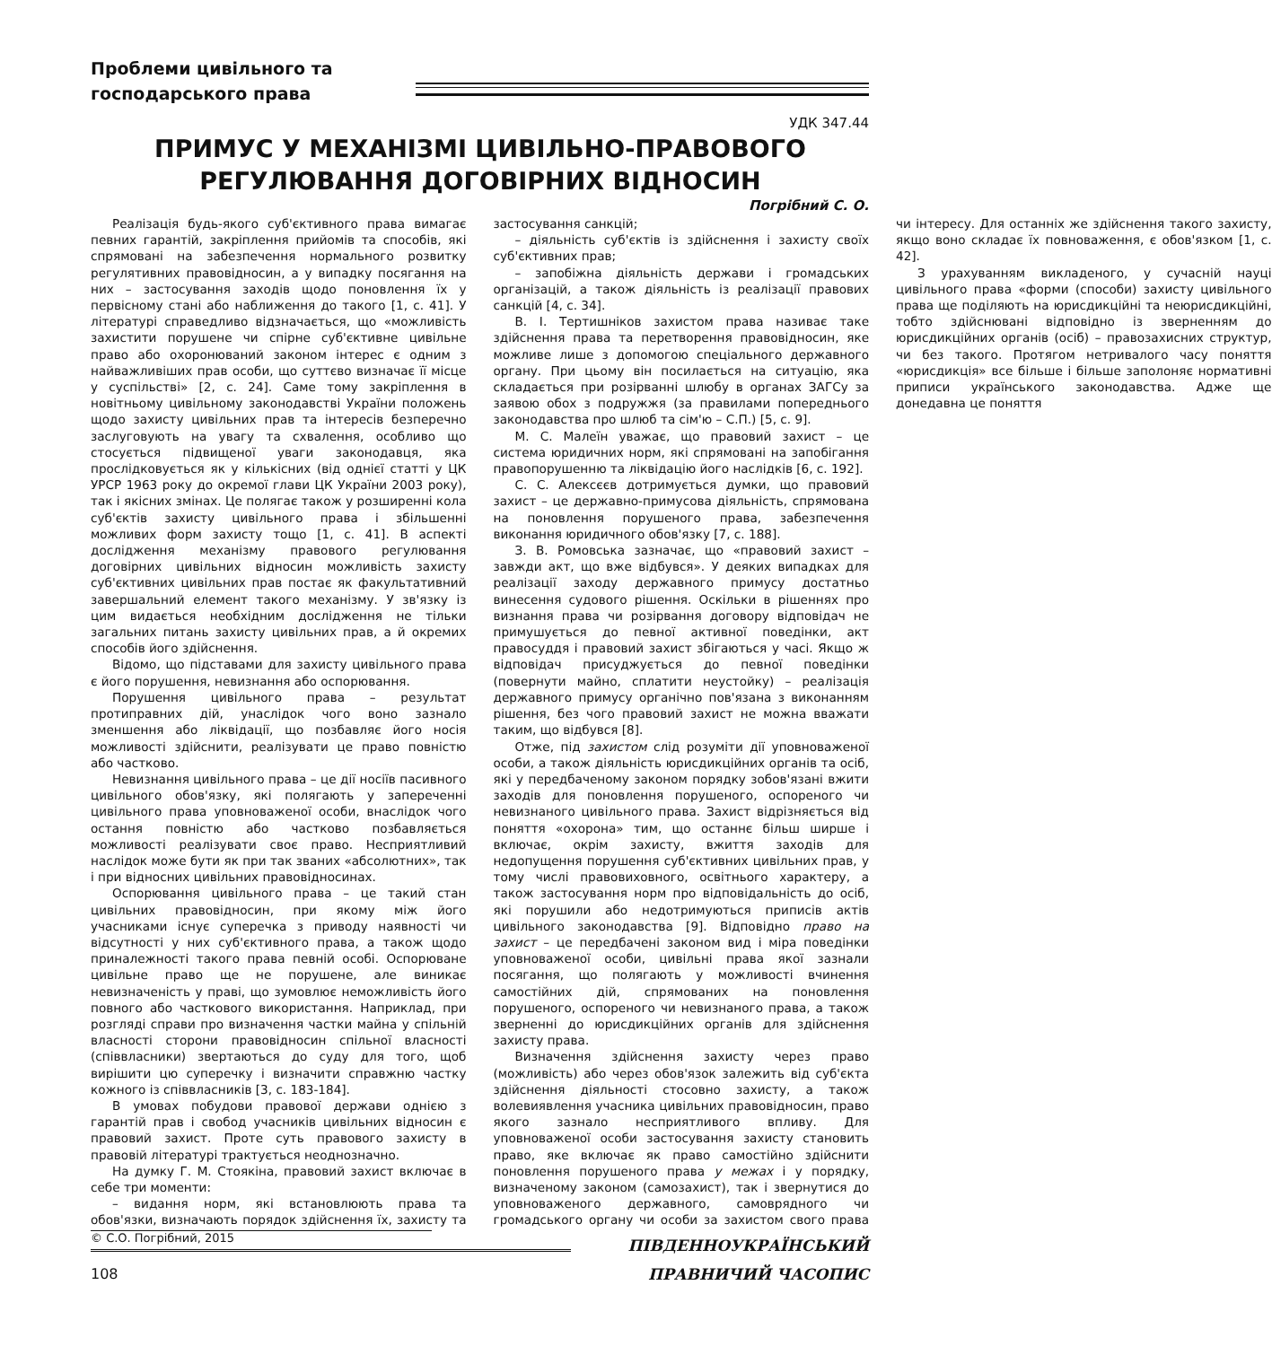Проблеми цивільного та
господарського права
УДК 347.44
ПРИМУС У МЕХАНІЗМІ ЦИВІЛЬНО-ПРАВОВОГО РЕГУЛЮВАННЯ ДОГОВІРНИХ ВІДНОСИН
Погрібний С. О.
Реалізація будь-якого суб'єктивного права вимагає певних гарантій, закріплення прийомів та способів, які спрямовані на забезпечення нормального розвитку регулятивних правовідносин, а у випадку посягання на них – застосування заходів щодо поновлення їх у первісному стані або наближення до такого [1, с. 41]. У літературі справедливо відзначається, що «можливість захистити порушене чи спірне суб'єктивне цивільне право або охоронюваний законом інтерес є одним з найважливіших прав особи, що суттєво визначає її місце у суспільстві» [2, с. 24]. Саме тому закріплення в новітньому цивільному законодавстві України положень щодо захисту цивільних прав та інтересів безперечно заслуговують на увагу та схвалення, особливо що стосується підвищеної уваги законодавця, яка прослідковується як у кількісних (від однієї статті у ЦК УРСР 1963 року до окремої глави ЦК України 2003 року), так і якісних змінах. Це полягає також у розширенні кола суб'єктів захисту цивільного права і збільшенні можливих форм захисту тощо [1, с. 41]. В аспекті дослідження механізму правового регулювання договірних цивільних відносин можливість захисту суб'єктивних цивільних прав постає як факультативний завершальний елемент такого механізму. У зв'язку із цим видається необхідним дослідження не тільки загальних питань захисту цивільних прав, а й окремих способів його здійснення.
Відомо, що підставами для захисту цивільного права є його порушення, невизнання або оспорювання.
Порушення цивільного права – результат протиправних дій, унаслідок чого воно зазнало зменшення або ліквідації, що позбавляє його носія можливості здійснити, реалізувати це право повністю або частково.
Невизнання цивільного права – це дії носіїв пасивного цивільного обов'язку, які полягають у запереченні цивільного права уповноваженої особи, внаслідок чого остання повністю або частково позбавляється можливості реалізувати своє право. Несприятливий наслідок може бути як при так званих «абсолютних», так і при відносних цивільних правовідносинах.
Оспорювання цивільного права – це такий стан цивільних правовідносин, при якому між його учасниками існує суперечка з приводу наявності чи відсутності у них суб'єктивного права, а також щодо приналежності такого права певній особі. Оспорюване цивільне право ще не порушене, але виникає невизначеність у праві, що зумовлює неможливість його повного або часткового використання. Наприклад, при розгляді справи про визначення частки майна у спільній власності сторони правовідносин спільної власності (співвласники) звертаються до суду для того, щоб вирішити цю суперечку і визначити справжню частку кожного із співвласників [3, с. 183-184].
В умовах побудови правової держави однією з гарантій прав і свобод учасників цивільних відносин є правовий захист. Проте суть правового захисту в правовій літературі трактується неоднозначно.
На думку Г. М. Стоякіна, правовий захист включає в себе три моменти:
– видання норм, які встановлюють права та обов'язки, визначають порядок здійснення їх, захисту та застосування санкцій;
– діяльність суб'єктів із здійснення і захисту своїх суб'єктивних прав;
– запобіжна діяльність держави і громадських організацій, а також діяльність із реалізації правових санкцій [4, с. 34].
В. І. Тертишніков захистом права називає таке здійснення права та перетворення правовідносин, яке можливе лише з допомогою спеціального державного органу. При цьому він посилається на ситуацію, яка складається при розірванні шлюбу в органах ЗАГСу за заявою обох з подружжя (за правилами попереднього законодавства про шлюб та сім'ю – С.П.) [5, с. 9].
М. С. Малеїн уважає, що правовий захист – це система юридичних норм, які спрямовані на запобігання правопорушенню та ліквідацію його наслідків [6, с. 192].
С. С. Алексєєв дотримується думки, що правовий захист – це державно-примусова діяльність, спрямована на поновлення порушеного права, забезпечення виконання юридичного обов'язку [7, с. 188].
З. В. Ромовська зазначає, що «правовий захист – завжди акт, що вже відбувся». У деяких випадках для реалізації заходу державного примусу достатньо винесення судового рішення. Оскільки в рішеннях про визнання права чи розірвання договору відповідач не примушується до певної активної поведінки, акт правосуддя і правовий захист збігаються у часі. Якщо ж відповідач присуджується до певної поведінки (повернути майно, сплатити неустойку) – реалізація державного примусу органічно пов'язана з виконанням рішення, без чого правовий захист не можна вважати таким, що відбувся [8].
Отже, під захистом слід розуміти дії уповноваженої особи, а також діяльність юрисдикційних органів та осіб, які у передбаченому законом порядку зобов'язані вжити заходів для поновлення порушеного, оспореного чи невизнаного цивільного права. Захист відрізняється від поняття «охорона» тим, що останнє більш ширше і включає, окрім захисту, вжиття заходів для недопущення порушення суб'єктивних цивільних прав, у тому числі правовиховного, освітнього характеру, а також застосування норм про відповідальність до осіб, які порушили або недотримуються приписів актів цивільного законодавства [9]. Відповідно право на захист – це передбачені законом вид і міра поведінки уповноваженої особи, цивільні права якої зазнали посягання, що полягають у можливості вчинення самостійних дій, спрямованих на поновлення порушеного, оспореного чи невизнаного права, а також зверненні до юрисдикційних органів для здійснення захисту права.
Визначення здійснення захисту через право (можливість) або через обов'язок залежить від суб'єкта здійснення діяльності стосовно захисту, а також волевиявлення учасника цивільних правовідносин, право якого зазнало несприятливого впливу. Для уповноваженої особи застосування захисту становить право, яке включає як право самостійно здійснити поновлення порушеного права у межах і у порядку, визначеному законом (самозахист), так і звернутися до уповноваженого державного, самоврядного чи громадського органу чи особи за захистом свого права чи інтересу. Для останніх же здійснення такого захисту, якщо воно складає їх повноваження, є обов'язком [1, с. 42].
З урахуванням викладеного, у сучасній науці цивільного права «форми (способи) захисту цивільного права ще поділяють на юрисдикційні та неюрисдикційні, тобто здійснювані відповідно із зверненням до юрисдикційних органів (осіб) – правозахисних структур, чи без такого. Протягом нетривалого часу поняття «юрисдикція» все більше і більше заполоняє нормативні приписи українського законодавства. Адже ще донедавна це поняття
© С.О. Погрібний, 2015
108
ПІВДЕННОУКРАЇНСЬКИЙ
ПРАВНИЧИЙ ЧАСОПИС